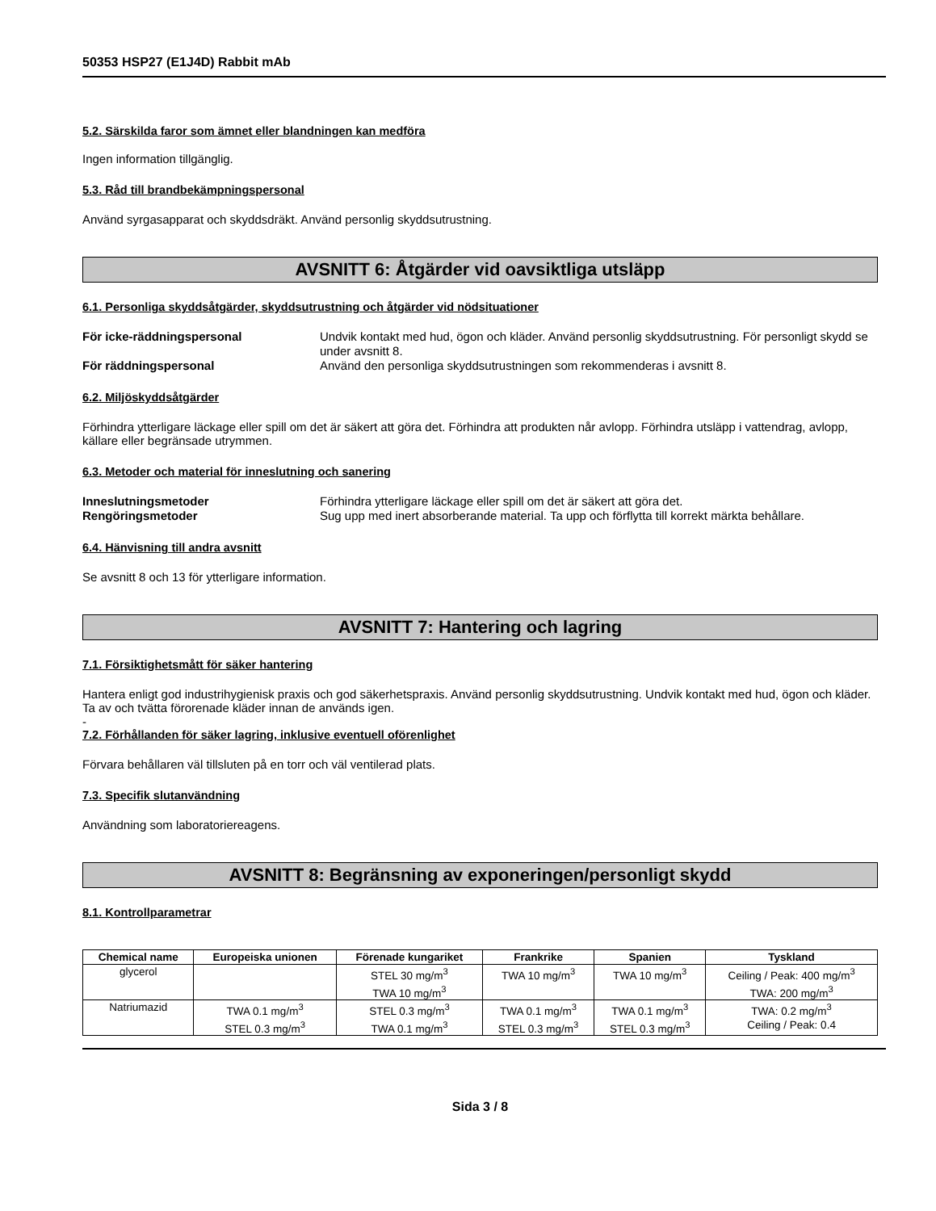50353 HSP27 (E1J4D) Rabbit mAb
5.2. Särskilda faror som ämnet eller blandningen kan medföra
Ingen information tillgänglig.
5.3. Råd till brandbekämpningspersonal
Använd syrgasapparat och skyddsdräkt. Använd personlig skyddsutrustning.
AVSNITT 6: Åtgärder vid oavsiktliga utsläpp
6.1. Personliga skyddsåtgärder, skyddsutrustning och åtgärder vid nödsituationer
För icke-räddningspersonal Undvik kontakt med hud, ögon och kläder. Använd personlig skyddsutrustning. För personligt skydd se under avsnitt 8. För räddningspersonal Använd den personliga skyddsutrustningen som rekommenderas i avsnitt 8.
6.2. Miljöskyddsåtgärder
Förhindra ytterligare läckage eller spill om det är säkert att göra det. Förhindra att produkten når avlopp. Förhindra utsläpp i vattendrag, avlopp, källare eller begränsade utrymmen.
6.3. Metoder och material för inneslutning och sanering
Inneslutningsmetoder Förhindra ytterligare läckage eller spill om det är säkert att göra det. Rengöringsmetoder Sug upp med inert absorberande material. Ta upp och förflytta till korrekt märkta behållare.
6.4. Hänvisning till andra avsnitt
Se avsnitt 8 och 13 för ytterligare information.
AVSNITT 7: Hantering och lagring
7.1. Försiktighetsmått för säker hantering
Hantera enligt god industrihygienisk praxis och god säkerhetspraxis. Använd personlig skyddsutrustning. Undvik kontakt med hud, ögon och kläder. Ta av och tvätta förorenade kläder innan de används igen.
-
7.2. Förhållanden för säker lagring, inklusive eventuell oförenlighet
Förvara behållaren väl tillsluten på en torr och väl ventilerad plats.
7.3. Specifik slutanvändning
Användning som laboratoriereagens.
AVSNITT 8: Begränsning av exponeringen/personligt skydd
8.1. Kontrollparametrar
| Chemical name | Europeiska unionen | Förenade kungariket | Frankrike | Spanien | Tyskland |
| --- | --- | --- | --- | --- | --- |
| glycerol | | STEL 30 mg/m<sup>3</sup> TWA 10 mg/m<sup>3</sup> | TWA 10 mg/m<sup>3</sup> | TWA 10 mg/m<sup>3</sup> | Ceiling / Peak: 400 mg/m<sup>3</sup> TWA: 200 mg/m<sup>3</sup> |
| Natriumazid | TWA 0.1 mg/m<sup>3</sup> STEL 0.3 mg/m<sup>3</sup> | STEL 0.3 mg/m<sup>3</sup> TWA 0.1 mg/m<sup>3</sup> | TWA 0.1 mg/m<sup>3</sup> STEL 0.3 mg/m<sup>3</sup> | TWA 0.1 mg/m<sup>3</sup> STEL 0.3 mg/m<sup>3</sup> | TWA: 0.2 mg/m<sup>3</sup> Ceiling / Peak: 0.4 |
Sida 3 / 8